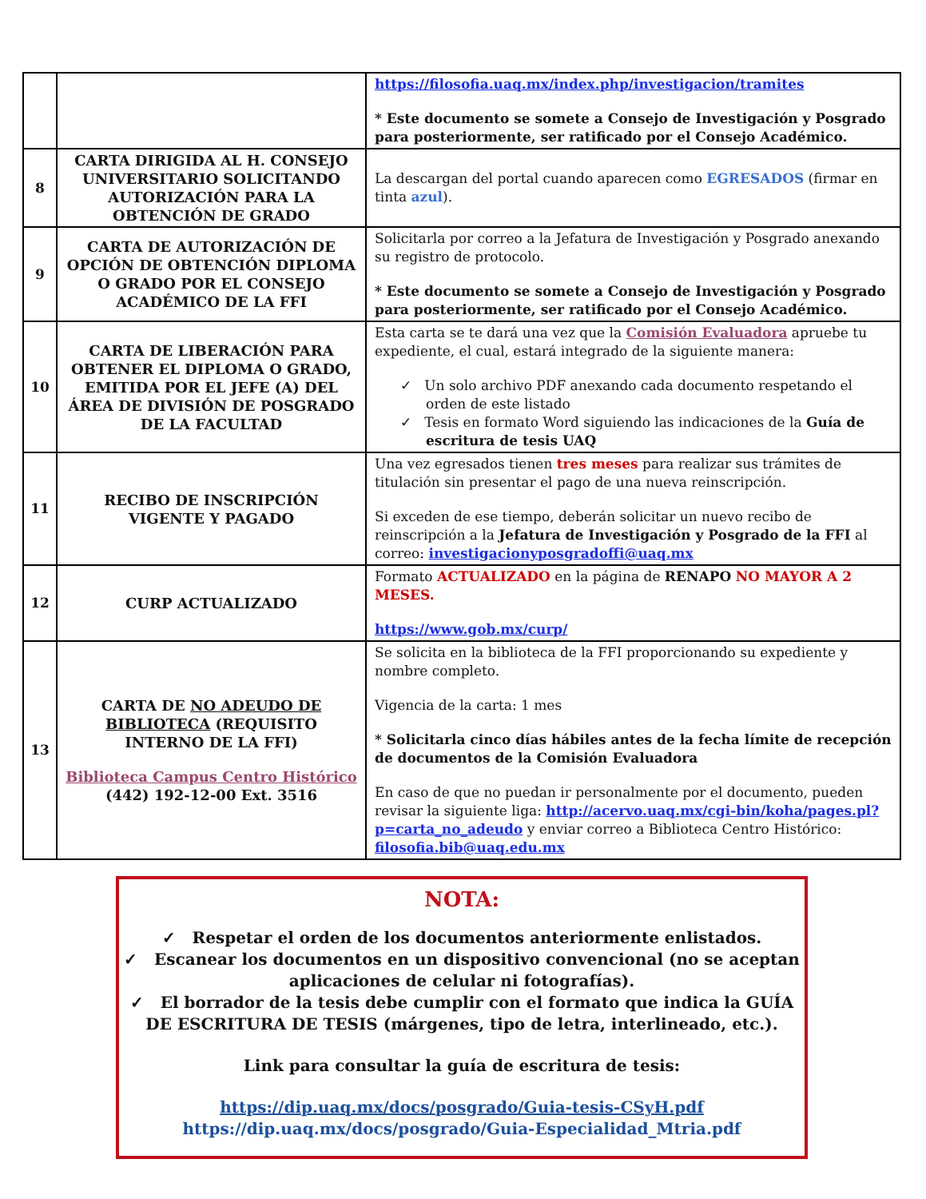| | | https://filosofia.uaq.mx/index.php/investigacion/tramites * Este documento se somete a Consejo de Investigación y Posgrado para posteriormente, ser ratificado por el Consejo Académico. |
| 8 | CARTA DIRIGIDA AL H. CONSEJO UNIVERSITARIO SOLICITANDO AUTORIZACIÓN PARA LA OBTENCIÓN DE GRADO | La descargan del portal cuando aparecen como EGRESADOS (firmar en tinta azul ). |
| 9 | CARTA DE AUTORIZACIÓN DE OPCIÓN DE OBTENCIÓN DIPLOMA O GRADO POR EL CONSEJO ACADÉMICO DE LA FFI | Solicitarla por correo a la Jefatura de Investigación y Posgrado anexando su registro de protocolo. * Este documento se somete a Consejo de Investigación y Posgrado para posteriormente, ser ratificado por el Consejo Académico. |
| 10 | CARTA DE LIBERACIÓN PARA OBTENER EL DIPLOMA O GRADO, EMITIDA POR EL JEFE (A) DEL ÁREA DE DIVISIÓN DE POSGRADO DE LA FACULTAD | Esta carta se te dará una vez que la Comisión Evaluadora apruebe tu expediente, el cual, estará integrado de la siguiente manera: ✓ Un solo archivo PDF anexando cada documento respetando el orden de este listado ✓ Tesis en formato Word siguiendo las indicaciones de la Guía de escritura de tesis UAQ |
| 11 | RECIBO DE INSCRIPCIÓN VIGENTE Y PAGADO | Una vez egresados tienen tres meses para realizar sus trámites de titulación sin presentar el pago de una nueva reinscripción. Si exceden de ese tiempo, deberán solicitar un nuevo recibo de reinscripción a la Jefatura de Investigación y Posgrado de la FFI al correo: investigacionyposgradoffi@uaq.mx |
| 12 | CURP ACTUALIZADO | Formato ACTUALIZADO en la página de RENAPO NO MAYOR A 2 MESES. https://www.gob.mx/curp/ |
| 13 | CARTA DE NO ADEUDO DE BIBLIOTECA (REQUISITO INTERNO DE LA FFI) Biblioteca Campus Centro Histórico (442) 192-12-00 Ext. 3516 | Se solicita en la biblioteca de la FFI proporcionando su expediente y nombre completo. Vigencia de la carta: 1 mes * Solicitarla cinco días hábiles antes de la fecha límite de recepción de documentos de la Comisión Evaluadora En caso de que no puedan ir personalmente por el documento, pueden revisar la siguiente liga: http://acervo.uaq.mx/cgi-bin/koha/pages.pl?p=carta_no_adeudo y enviar correo a Biblioteca Centro Histórico: filosofia.bib@uaq.edu.mx |
NOTA:
✓ Respetar el orden de los documentos anteriormente enlistados.
✓ Escanear los documentos en un dispositivo convencional (no se aceptan aplicaciones de celular ni fotografías).
✓ El borrador de la tesis debe cumplir con el formato que indica la GUÍA DE ESCRITURA DE TESIS (márgenes, tipo de letra, interlineado, etc.).
Link para consultar la guía de escritura de tesis:
https://dip.uaq.mx/docs/posgrado/Guia-tesis-CSyH.pdf
https://dip.uaq.mx/docs/posgrado/Guia-Especialidad_Mtria.pdf